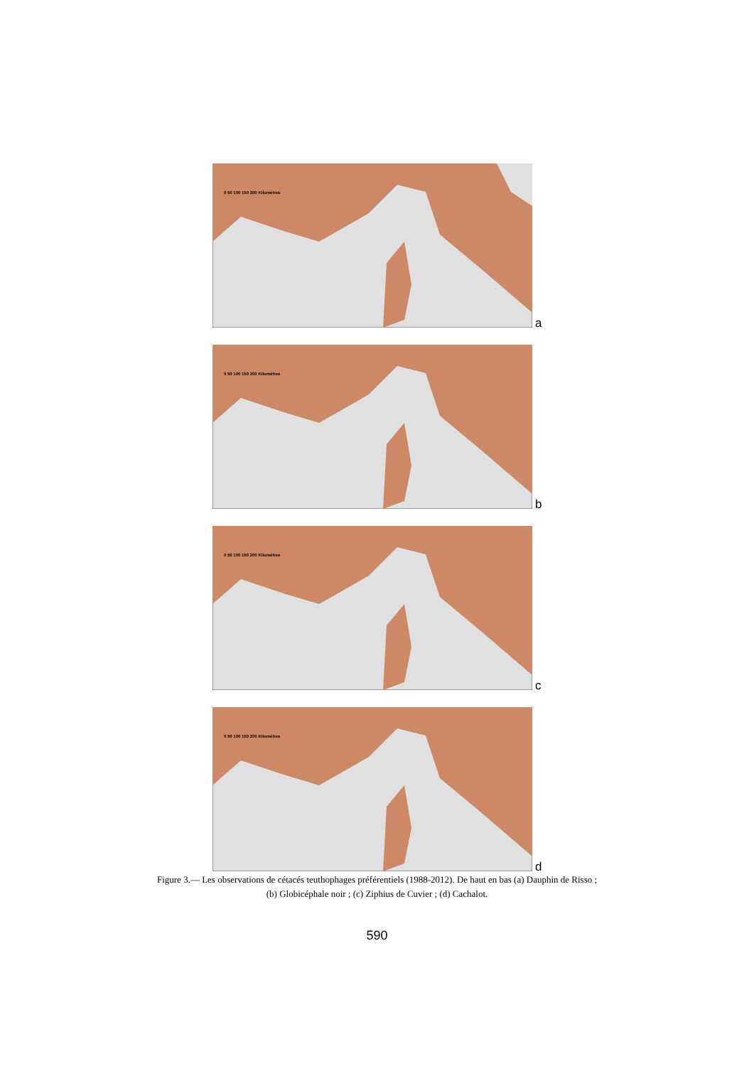0 50 100 150 200 Kilomètres
a
0 50 100 150 200 Kilomètres
b
0 50 100 150 200 Kilomètres
c
0 50 100 150 200 Kilomètres
d
Figure 3.— Les observations de cétacés teuthophages préférentiels (1988-2012). De haut en bas (a) Dauphin de Risso ;
(b) Globicéphale noir ; (c) Ziphius de Cuvier ; (d) Cachalot.
590